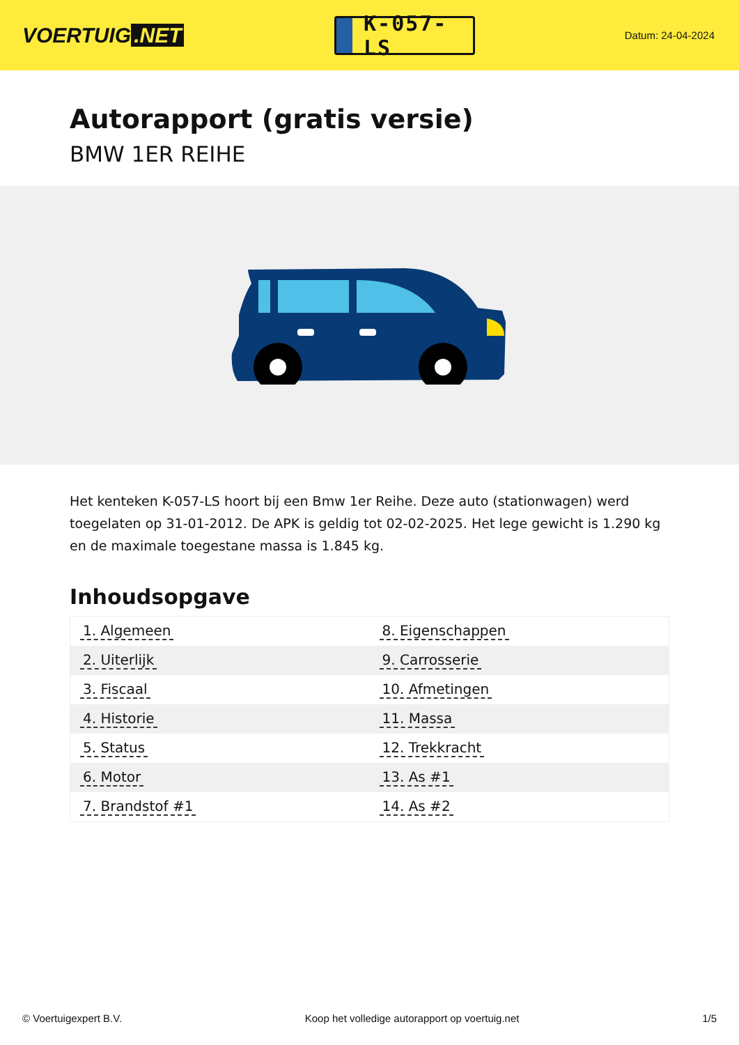VOERTUIG.NET
K-057-LS
Datum: 24-04-2024
Autorapport (gratis versie)
BMW 1ER REIHE
Het kenteken K-057-LS hoort bij een Bmw 1er Reihe. Deze auto (stationwagen) werd toegelaten op 31-01-2012. De APK is geldig tot 02-02-2025. Het lege gewicht is 1.290 kg en de maximale toegestane massa is 1.845 kg.
Inhoudsopgave
| 1. Algemeen | 8. Eigenschappen |
| 2. Uiterlijk | 9. Carrosserie |
| 3. Fiscaal | 10. Afmetingen |
| 4. Historie | 11. Massa |
| 5. Status | 12. Trekkracht |
| 6. Motor | 13. As #1 |
| 7. Brandstof #1 | 14. As #2 |
© Voertuigexpert B.V. Koop het volledige autorapport op voertuig.net 1/5